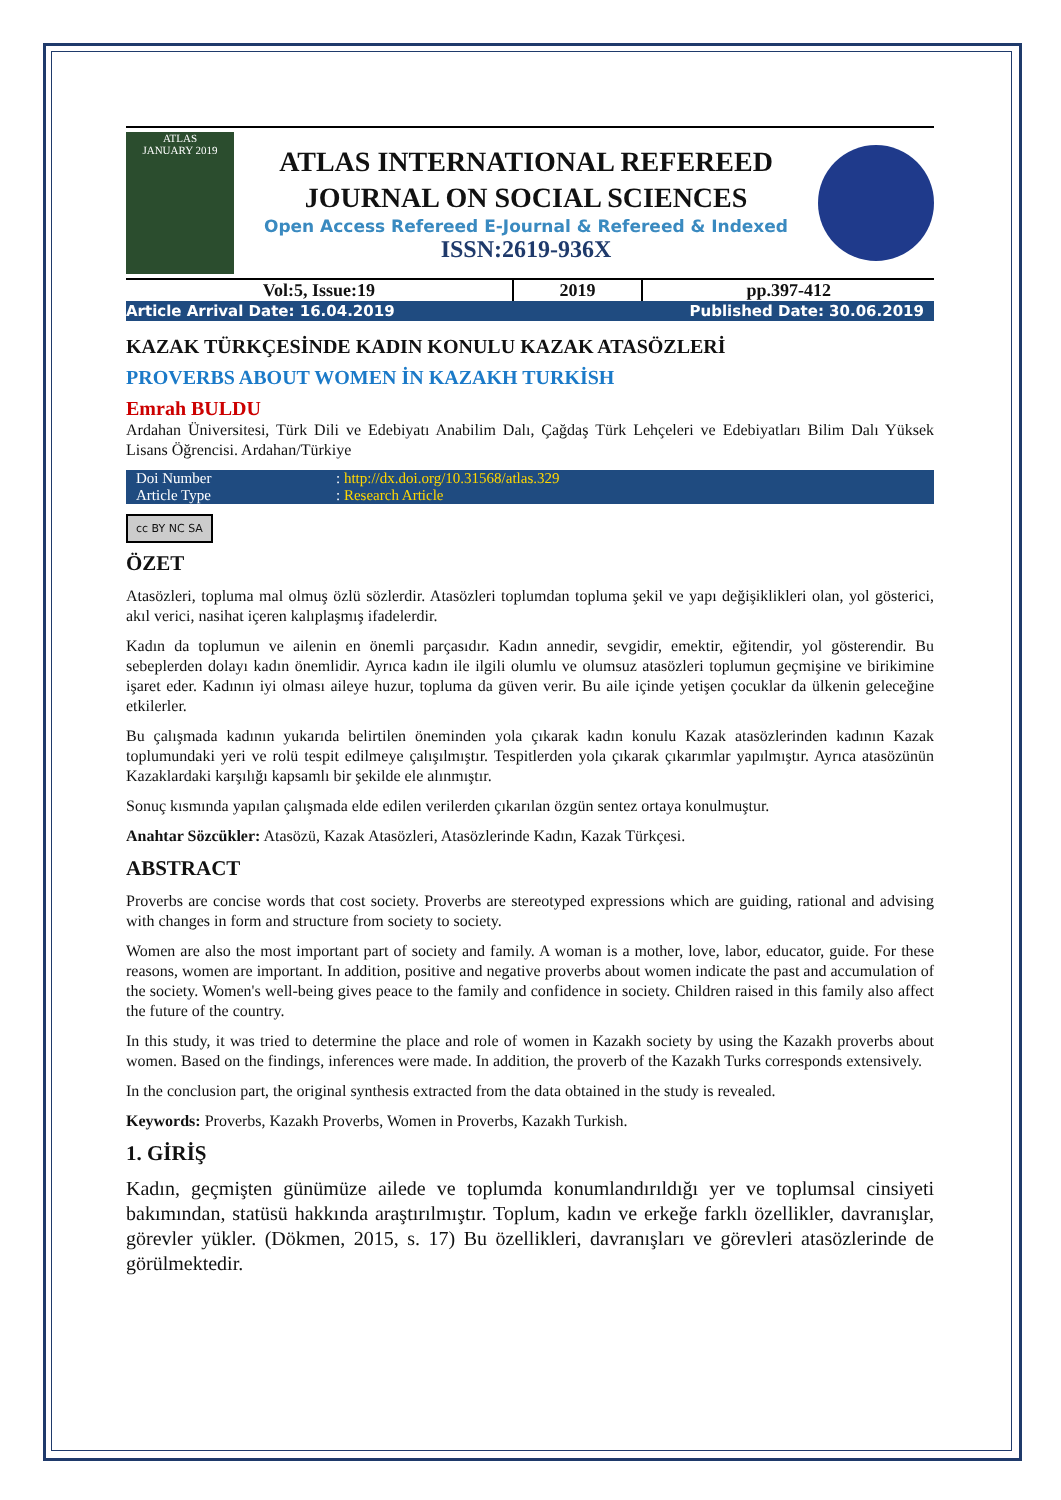ATLAS
JANUARY 2019
ATLAS INTERNATIONAL REFEREED
JOURNAL ON SOCIAL SCIENCES
Open Access Refereed E-Journal & Refereed & Indexed
ISSN:2619-936X
| Vol:5, Issue:19 | 2019 | pp.397-412 |
| Article Arrival Date: 16.04.2019 | Published Date: 30.06.2019 |
KAZAK TÜRKÇESİNDE KADIN KONULU KAZAK ATASÖZLERİ
PROVERBS ABOUT WOMEN İN KAZAKH TURKİSH
Emrah BULDU
Ardahan Üniversitesi, Türk Dili ve Edebiyatı Anabilim Dalı, Çağdaş Türk Lehçeleri ve Edebiyatları Bilim Dalı Yüksek Lisans Öğrencisi. Ardahan/Türkiye
| Doi Number | : http://dx.doi.org/10.31568/atlas.329 |
| Article Type | : Research Article |
cc BY NC SA
ÖZET
Atasözleri, topluma mal olmuş özlü sözlerdir. Atasözleri toplumdan topluma şekil ve yapı değişiklikleri olan, yol gösterici, akıl verici, nasihat içeren kalıplaşmış ifadelerdir.
Kadın da toplumun ve ailenin en önemli parçasıdır. Kadın annedir, sevgidir, emektir, eğitendir, yol gösterendir. Bu sebeplerden dolayı kadın önemlidir. Ayrıca kadın ile ilgili olumlu ve olumsuz atasözleri toplumun geçmişine ve birikimine işaret eder. Kadının iyi olması aileye huzur, topluma da güven verir. Bu aile içinde yetişen çocuklar da ülkenin geleceğine etkilerler.
Bu çalışmada kadının yukarıda belirtilen öneminden yola çıkarak kadın konulu Kazak atasözlerinden kadının Kazak toplumundaki yeri ve rolü tespit edilmeye çalışılmıştır. Tespitlerden yola çıkarak çıkarımlar yapılmıştır. Ayrıca atasözünün Kazaklardaki karşılığı kapsamlı bir şekilde ele alınmıştır.
Sonuç kısmında yapılan çalışmada elde edilen verilerden çıkarılan özgün sentez ortaya konulmuştur.
Anahtar Sözcükler: Atasözü, Kazak Atasözleri, Atasözlerinde Kadın, Kazak Türkçesi.
ABSTRACT
Proverbs are concise words that cost society. Proverbs are stereotyped expressions which are guiding, rational and advising with changes in form and structure from society to society.
Women are also the most important part of society and family. A woman is a mother, love, labor, educator, guide. For these reasons, women are important. In addition, positive and negative proverbs about women indicate the past and accumulation of the society. Women's well-being gives peace to the family and confidence in society. Children raised in this family also affect the future of the country.
In this study, it was tried to determine the place and role of women in Kazakh society by using the Kazakh proverbs about women. Based on the findings, inferences were made. In addition, the proverb of the Kazakh Turks corresponds extensively.
In the conclusion part, the original synthesis extracted from the data obtained in the study is revealed.
Keywords: Proverbs, Kazakh Proverbs, Women in Proverbs, Kazakh Turkish.
1. GİRİŞ
Kadın, geçmişten günümüze ailede ve toplumda konumlandırıldığı yer ve toplumsal cinsiyeti bakımından, statüsü hakkında araştırılmıştır. Toplum, kadın ve erkeğe farklı özellikler, davranışlar, görevler yükler. (Dökmen, 2015, s. 17) Bu özellikleri, davranışları ve görevleri atasözlerinde de görülmektedir.